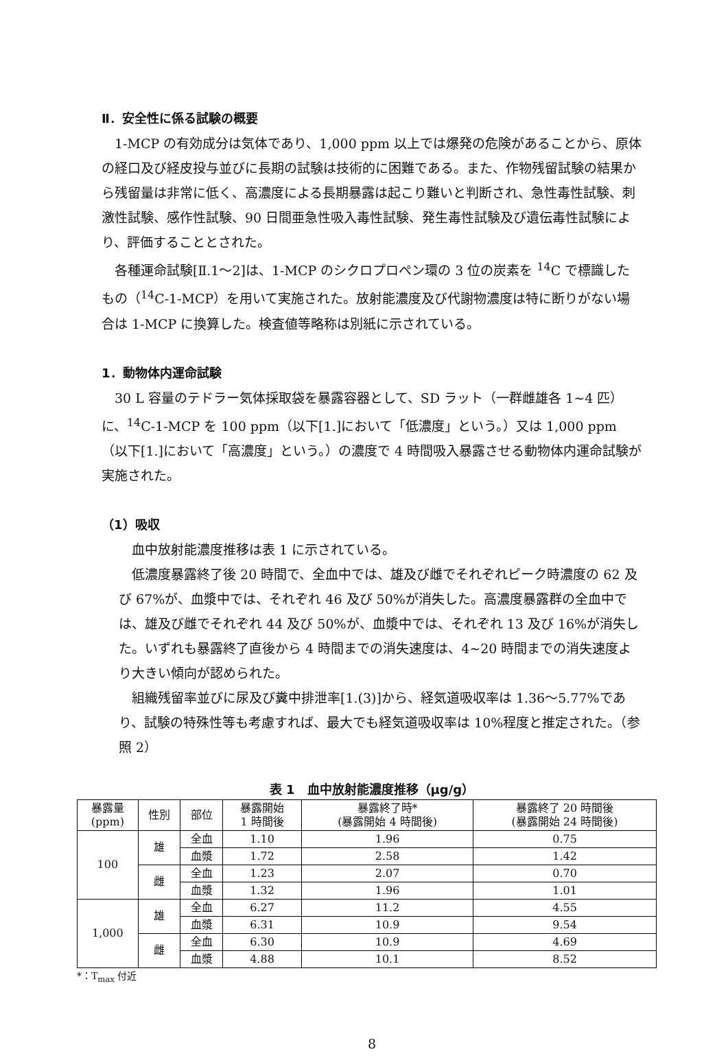Ⅱ．安全性に係る試験の概要
1-MCP の有効成分は気体であり、1,000 ppm 以上では爆発の危険があることから、原体の経口及び経皮投与並びに長期の試験は技術的に困難である。また、作物残留試験の結果から残留量は非常に低く、高濃度による長期暴露は起こり難いと判断され、急性毒性試験、刺激性試験、感作性試験、90 日間亜急性吸入毒性試験、発生毒性試験及び遺伝毒性試験により、評価することとされた。
各種運命試験[Ⅱ.1～2]は、1-MCP のシクロプロペン環の 3 位の炭素を <sup>14</sup>C で標識したもの（<sup>14</sup>C-1-MCP）を用いて実施された。放射能濃度及び代謝物濃度は特に断りがない場合は 1-MCP に換算した。検査値等略称は別紙に示されている。
1．動物体内運命試験
30 L 容量のテドラー気体採取袋を暴露容器として、SD ラット（一群雌雄各 1~4 匹）に、<sup>14</sup>C-1-MCP を 100 ppm（以下[1.]において「低濃度」という。）又は 1,000 ppm（以下[1.]において「高濃度」という。）の濃度で 4 時間吸入暴露させる動物体内運命試験が実施された。
（1）吸収
血中放射能濃度推移は表 1 に示されている。
低濃度暴露終了後 20 時間で、全血中では、雄及び雌でそれぞれピーク時濃度の 62 及び 67%が、血漿中では、それぞれ 46 及び 50%が消失した。高濃度暴露群の全血中では、雄及び雌でそれぞれ 44 及び 50%が、血漿中では、それぞれ 13 及び 16%が消失した。いずれも暴露終了直後から 4 時間までの消失速度は、4~20 時間までの消失速度より大きい傾向が認められた。
組織残留率並びに尿及び糞中排泄率[1.(3)]から、経気道吸収率は 1.36～5.77%であり、試験の特殊性等も考慮すれば、最大でも経気道吸収率は 10%程度と推定された。（参照 2）
表 1　血中放射能濃度推移（μg/g）
| 暴露量 (ppm) | 性別 | 部位 | 暴露開始 1 時間後 | 暴露終了時* (暴露開始 4 時間後) | 暴露終了 20 時間後 (暴露開始 24 時間後) |
| --- | --- | --- | --- | --- | --- |
| 100 | 雄 | 全血 | 1.10 | 1.96 | 0.75 |
| | | 血漿 | 1.72 | 2.58 | 1.42 |
| | 雌 | 全血 | 1.23 | 2.07 | 0.70 |
| | | 血漿 | 1.32 | 1.96 | 1.01 |
| 1,000 | 雄 | 全血 | 6.27 | 11.2 | 4.55 |
| | | 血漿 | 6.31 | 10.9 | 9.54 |
| | 雌 | 全血 | 6.30 | 10.9 | 4.69 |
| | | 血漿 | 4.88 | 10.1 | 8.52 |
*：T<sub>max</sub> 付近
8